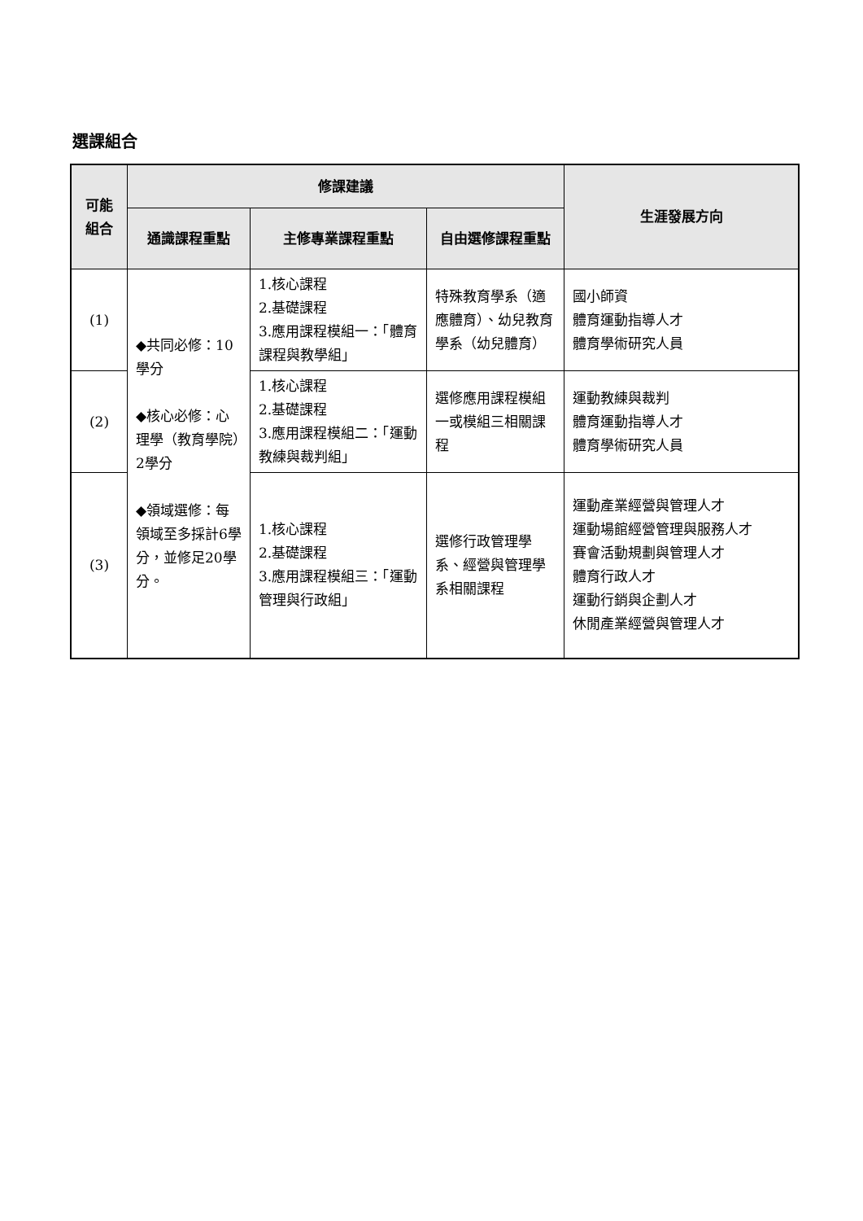選課組合
| 可能 組合 | 修課建議 | | | 生涯發展方向 |
| --- | --- | --- | --- | --- |
| | 通識課程重點 | 主修專業課程重點 | 自由選修課程重點 | |
| (1) | ◆共同必修：10學分 ◆核心必修：心理學（教育學院）2學分 ◆領域選修：每領域至多採計6學分，並修足20學分。 | 1.核心課程 2.基礎課程 3.應用課程模組一：「體育課程與教學組」 | 特殊教育學系（適應體育）、幼兒教育學系（幼兒體育） | 國小師資 體育運動指導人才 體育學術研究人員 |
| (2) | | 1.核心課程 2.基礎課程 3.應用課程模組二：「運動教練與裁判組」 | 選修應用課程模組一或模組三相關課程 | 運動教練與裁判 體育運動指導人才 體育學術研究人員 |
| (3) | | 1.核心課程 2.基礎課程 3.應用課程模組三：「運動管理與行政組」 | 選修行政管理學系、經營與管理學系相關課程 | 運動產業經營與管理人才 運動場館經營管理與服務人才 賽會活動規劃與管理人才 體育行政人才 運動行銷與企劃人才 休閒產業經營與管理人才 |